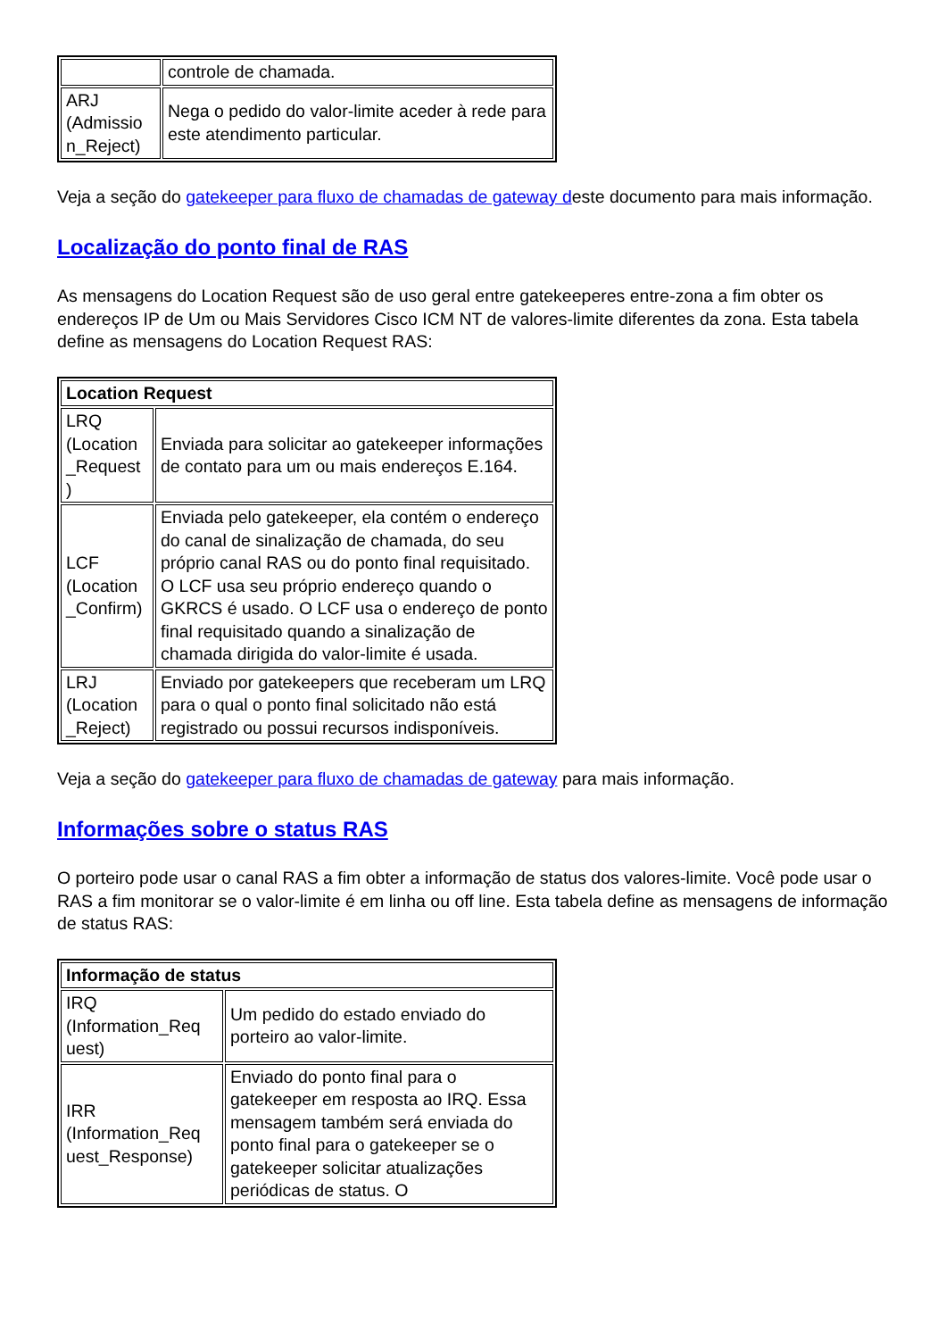| | controle de chamada. |
| ARJ (Admissio n_Reject) | Nega o pedido do valor-limite aceder à rede para este atendimento particular. |
Veja a seção do gatekeeper para fluxo de chamadas de gateway deste documento para mais informação.
Localização do ponto final de RAS
As mensagens do Location Request são de uso geral entre gatekeeperes entre-zona a fim obter os endereços IP de Um ou Mais Servidores Cisco ICM NT de valores-limite diferentes da zona. Esta tabela define as mensagens do Location Request RAS:
| Location Request | |
| --- | --- |
| LRQ (Location _Request ) | Enviada para solicitar ao gatekeeper informações de contato para um ou mais endereços E.164. |
| LCF (Location _Confirm) | Enviada pelo gatekeeper, ela contém o endereço do canal de sinalização de chamada, do seu próprio canal RAS ou do ponto final requisitado. O LCF usa seu próprio endereço quando o GKRCS é usado. O LCF usa o endereço de ponto final requisitado quando a sinalização de chamada dirigida do valor-limite é usada. |
| LRJ (Location _Reject) | Enviado por gatekeepers que receberam um LRQ para o qual o ponto final solicitado não está registrado ou possui recursos indisponíveis. |
Veja a seção do gatekeeper para fluxo de chamadas de gateway para mais informação.
Informações sobre o status RAS
O porteiro pode usar o canal RAS a fim obter a informação de status dos valores-limite. Você pode usar o RAS a fim monitorar se o valor-limite é em linha ou off line. Esta tabela define as mensagens de informação de status RAS:
| Informação de status | |
| --- | --- |
| IRQ (Information_Req uest) | Um pedido do estado enviado do porteiro ao valor-limite. |
| IRR (Information_Req uest_Response) | Enviado do ponto final para o gatekeeper em resposta ao IRQ. Essa mensagem também será enviada do ponto final para o gatekeeper se o gatekeeper solicitar atualizações periódicas de status. O |